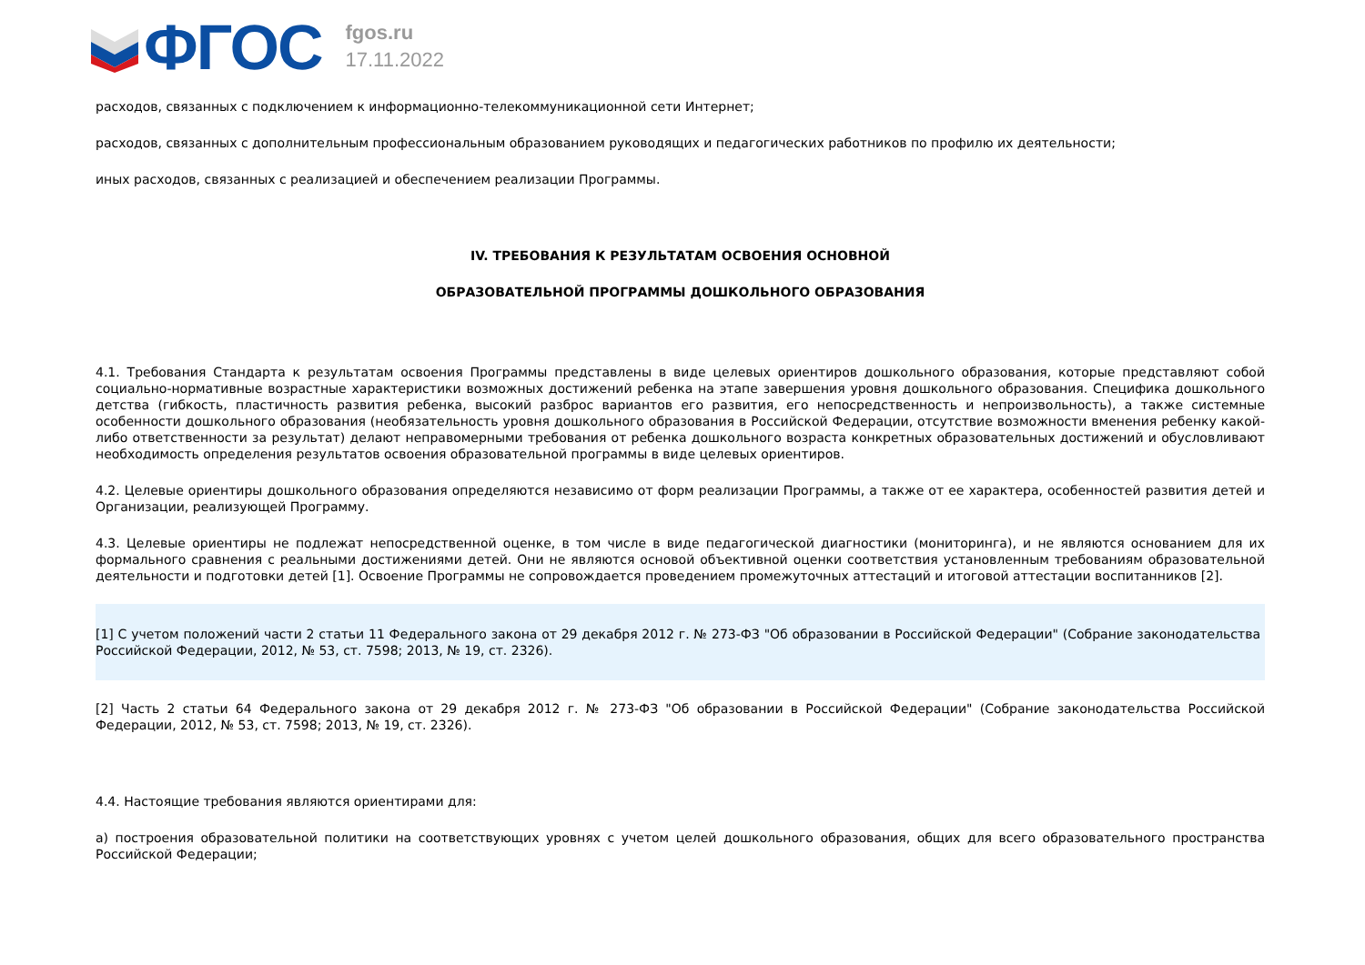ФГОС
fgos.ru
17.11.2022
расходов, связанных с подключением к информационно-телекоммуникационной сети Интернет;
расходов, связанных с дополнительным профессиональным образованием руководящих и педагогических работников по профилю их деятельности;
иных расходов, связанных с реализацией и обеспечением реализации Программы.
IV. ТРЕБОВАНИЯ К РЕЗУЛЬТАТАМ ОСВОЕНИЯ ОСНОВНОЙ
ОБРАЗОВАТЕЛЬНОЙ ПРОГРАММЫ ДОШКОЛЬНОГО ОБРАЗОВАНИЯ
4.1. Требования Стандарта к результатам освоения Программы представлены в виде целевых ориентиров дошкольного образования, которые представляют собой социально-нормативные возрастные характеристики возможных достижений ребенка на этапе завершения уровня дошкольного образования. Специфика дошкольного детства (гибкость, пластичность развития ребенка, высокий разброс вариантов его развития, его непосредственность и непроизвольность), а также системные особенности дошкольного образования (необязательность уровня дошкольного образования в Российской Федерации, отсутствие возможности вменения ребенку какой-либо ответственности за результат) делают неправомерными требования от ребенка дошкольного возраста конкретных образовательных достижений и обусловливают необходимость определения результатов освоения образовательной программы в виде целевых ориентиров.
4.2. Целевые ориентиры дошкольного образования определяются независимо от форм реализации Программы, а также от ее характера, особенностей развития детей и Организации, реализующей Программу.
4.3. Целевые ориентиры не подлежат непосредственной оценке, в том числе в виде педагогической диагностики (мониторинга), и не являются основанием для их формального сравнения с реальными достижениями детей. Они не являются основой объективной оценки соответствия установленным требованиям образовательной деятельности и подготовки детей [1]. Освоение Программы не сопровождается проведением промежуточных аттестаций и итоговой аттестации воспитанников [2].
[1] С учетом положений части 2 статьи 11 Федерального закона от 29 декабря 2012 г. № 273-ФЗ "Об образовании в Российской Федерации" (Собрание законодательства Российской Федерации, 2012, № 53, ст. 7598; 2013, № 19, ст. 2326).
[2] Часть 2 статьи 64 Федерального закона от 29 декабря 2012 г. № 273-ФЗ "Об образовании в Российской Федерации" (Собрание законодательства Российской Федерации, 2012, № 53, ст. 7598; 2013, № 19, ст. 2326).
4.4. Настоящие требования являются ориентирами для:
а) построения образовательной политики на соответствующих уровнях с учетом целей дошкольного образования, общих для всего образовательного пространства Российской Федерации;